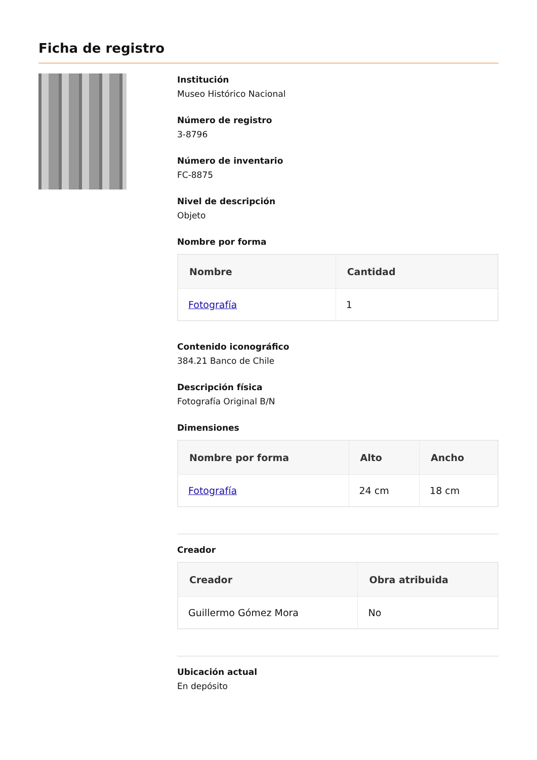Ficha de registro
Institución
Museo Histórico Nacional
Número de registro
3-8796
Número de inventario
FC-8875
Nivel de descripción
Objeto
Nombre por forma
| Nombre | Cantidad |
| --- | --- |
| Fotografía | 1 |
Contenido iconográfico
384.21 Banco de Chile
Descripción física
Fotografía Original B/N
Dimensiones
| Nombre por forma | Alto | Ancho |
| --- | --- | --- |
| Fotografía | 24 cm | 18 cm |
Creador
| Creador | Obra atribuida |
| --- | --- |
| Guillermo Gómez Mora | No |
Ubicación actual
En depósito